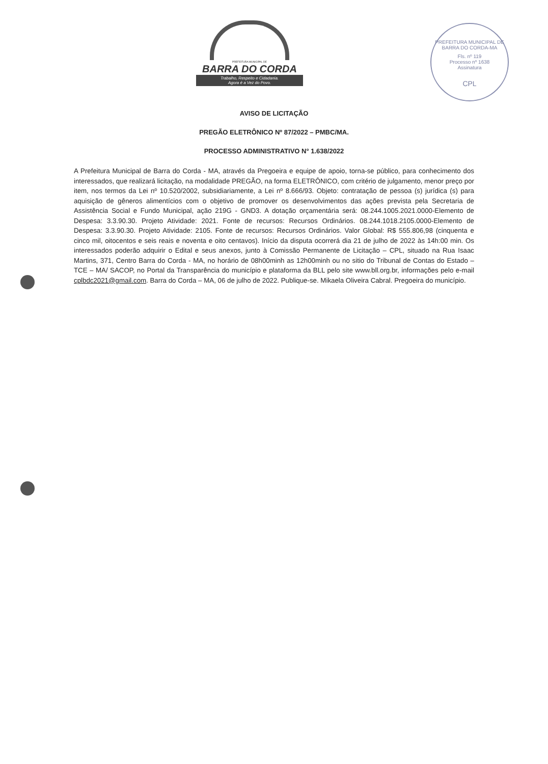PREFEITURA MUNICIPAL DE
BARRA DO CORDA
Trabalho, Respeito e Cidadania.
Agora é a Vez do Povo.
PREFEITURA MUNICIPAL DE BARRA DO CORDA-MA
Fls. nº 119
Processo nº 1638
Assinatura
CPL
AVISO DE LICITAÇÃO
PREGÃO ELETRÔNICO Nº 87/2022 – PMBC/MA.
PROCESSO ADMINISTRATIVO N° 1.638/2022
A Prefeitura Municipal de Barra do Corda - MA, através da Pregoeira e equipe de apoio, torna-se público, para conhecimento dos interessados, que realizará licitação, na modalidade PREGÃO, na forma ELETRÔNICO, com critério de julgamento, menor preço por item, nos termos da Lei nº 10.520/2002, subsidiariamente, a Lei nº 8.666/93. Objeto: contratação de pessoa (s) jurídica (s) para aquisição de gêneros alimentícios com o objetivo de promover os desenvolvimentos das ações prevista pela Secretaria de Assistência Social e Fundo Municipal, ação 219G - GND3. A dotação orçamentária será: 08.244.1005.2021.0000-Elemento de Despesa: 3.3.90.30. Projeto Atividade: 2021. Fonte de recursos: Recursos Ordinários. 08.244.1018.2105.0000-Elemento de Despesa: 3.3.90.30. Projeto Atividade: 2105. Fonte de recursos: Recursos Ordinários. Valor Global: R$ 555.806,98 (cinquenta e cinco mil, oitocentos e seis reais e noventa e oito centavos). Início da disputa ocorrerá dia 21 de julho de 2022 às 14h:00 min. Os interessados poderão adquirir o Edital e seus anexos, junto à Comissão Permanente de Licitação – CPL, situado na Rua Isaac Martins, 371, Centro Barra do Corda - MA, no horário de 08h00minh as 12h00minh ou no sitio do Tribunal de Contas do Estado – TCE – MA/ SACOP, no Portal da Transparência do município e plataforma da BLL pelo site www.bll.org.br, informações pelo e-mail cplbdc2021@gmail.com. Barra do Corda – MA, 06 de julho de 2022. Publique-se. Mikaela Oliveira Cabral. Pregoeira do município.